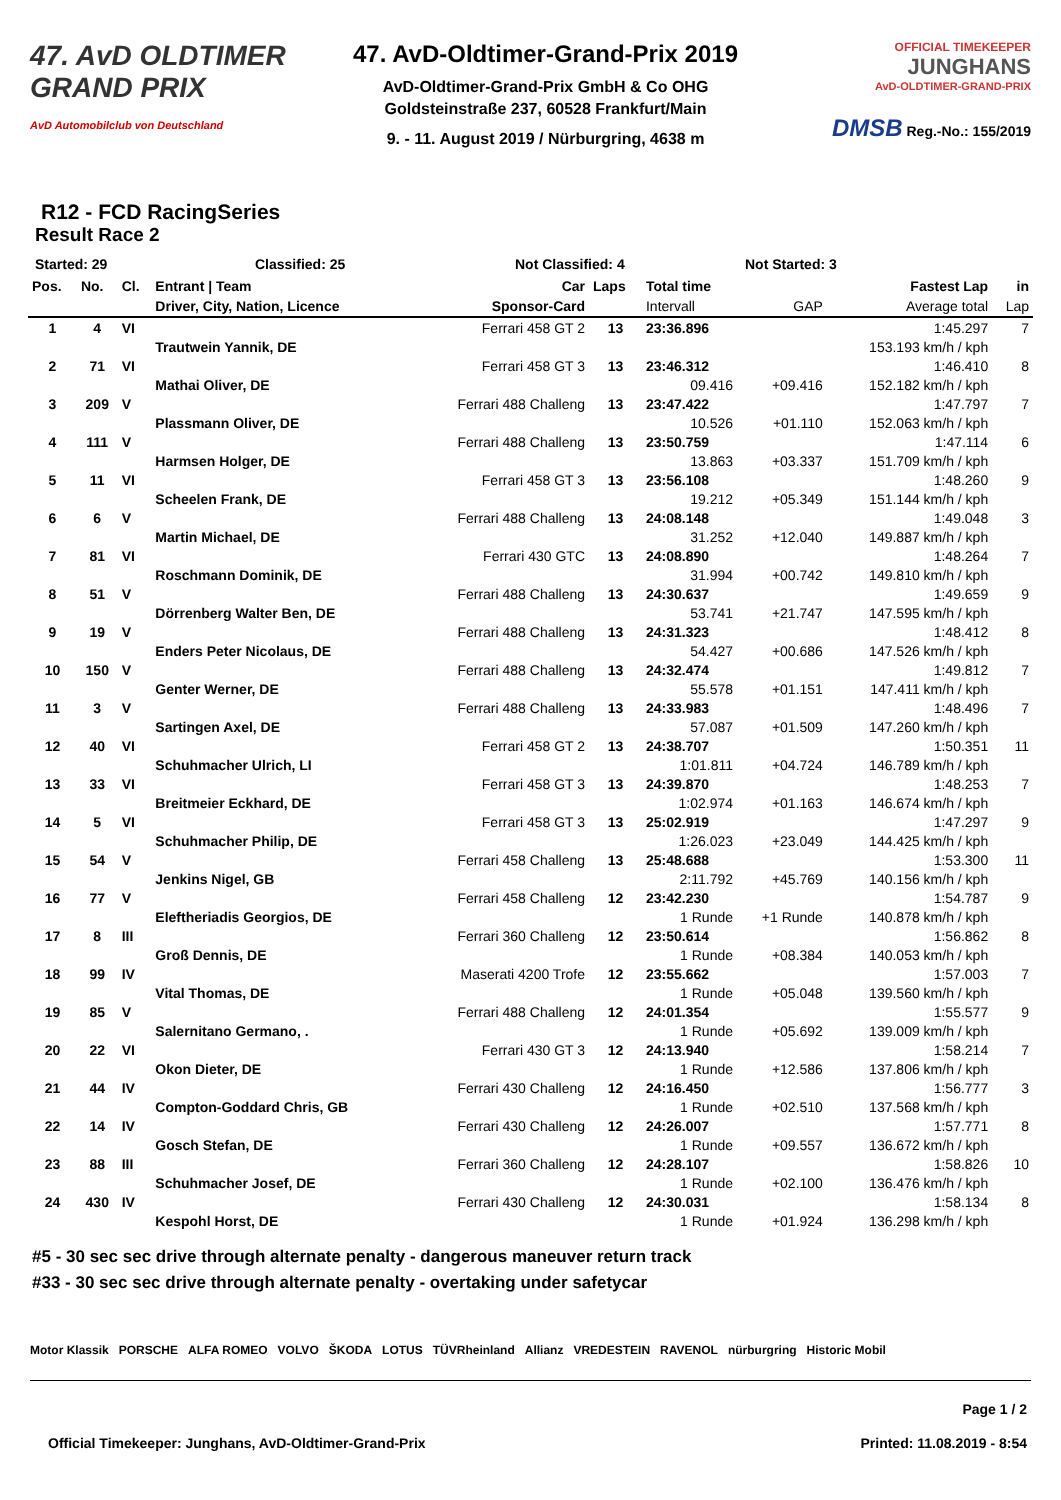47. AvD OLDTIMER
GRAND PRIX
AvD Automobilclub von Deutschland
47. AvD-Oldtimer-Grand-Prix 2019
AvD-Oldtimer-Grand-Prix GmbH & Co OHG
Goldsteinstraße 237, 60528 Frankfurt/Main
9. - 11. August 2019 / Nürburgring, 4638 m
OFFICIAL TIMEKEEPER
JUNGHANS
AvD-OLDTIMER-GRAND-PRIX
DMSB Reg.-No.: 155/2019
R12 - FCD RacingSeries
Result Race 2
Started: 29 Classified: 25 Not Classified: 4 Not Started: 3
| Pos. | No. | Cl. | Entrant / Team | Car | Laps | Total time | | Fastest Lap | in |
| --- | --- | --- | --- | --- | --- | --- | --- | --- | --- |
| | | | Driver, City, Nation, Licence | Sponsor-Card | | Intervall | GAP | Average total | Lap |
| 1 | 4 | VI | | Ferrari 458 GT 2 | 13 | 23:36.896 | | 1:45.297 | 7 |
| | | | Trautwein Yannik, DE | | | | | 153.193 km/h / kph | |
| 2 | 71 | VI | | Ferrari 458 GT 3 | 13 | 23:46.312 | | 1:46.410 | 8 |
| | | | Mathai Oliver, DE | | | 09.416 | +09.416 | 152.182 km/h / kph | |
| 3 | 209 | V | | Ferrari 488 Challeng | 13 | 23:47.422 | | 1:47.797 | 7 |
| | | | Plassmann Oliver, DE | | | 10.526 | +01.110 | 152.063 km/h / kph | |
| 4 | 111 | V | | Ferrari 488 Challeng | 13 | 23:50.759 | | 1:47.114 | 6 |
| | | | Harmsen Holger, DE | | | 13.863 | +03.337 | 151.709 km/h / kph | |
| 5 | 11 | VI | | Ferrari 458 GT 3 | 13 | 23:56.108 | | 1:48.260 | 9 |
| | | | Scheelen Frank, DE | | | 19.212 | +05.349 | 151.144 km/h / kph | |
| 6 | 6 | V | | Ferrari 488 Challeng | 13 | 24:08.148 | | 1:49.048 | 3 |
| | | | Martin Michael, DE | | | 31.252 | +12.040 | 149.887 km/h / kph | |
| 7 | 81 | VI | | Ferrari 430 GTC | 13 | 24:08.890 | | 1:48.264 | 7 |
| | | | Roschmann Dominik, DE | | | 31.994 | +00.742 | 149.810 km/h / kph | |
| 8 | 51 | V | | Ferrari 488 Challeng | 13 | 24:30.637 | | 1:49.659 | 9 |
| | | | Dörrenberg Walter Ben, DE | | | 53.741 | +21.747 | 147.595 km/h / kph | |
| 9 | 19 | V | | Ferrari 488 Challeng | 13 | 24:31.323 | | 1:48.412 | 8 |
| | | | Enders Peter Nicolaus, DE | | | 54.427 | +00.686 | 147.526 km/h / kph | |
| 10 | 150 | V | | Ferrari 488 Challeng | 13 | 24:32.474 | | 1:49.812 | 7 |
| | | | Genter Werner, DE | | | 55.578 | +01.151 | 147.411 km/h / kph | |
| 11 | 3 | V | | Ferrari 488 Challeng | 13 | 24:33.983 | | 1:48.496 | 7 |
| | | | Sartingen Axel, DE | | | 57.087 | +01.509 | 147.260 km/h / kph | |
| 12 | 40 | VI | | Ferrari 458 GT 2 | 13 | 24:38.707 | | 1:50.351 | 11 |
| | | | Schuhmacher Ulrich, LI | | | 1:01.811 | +04.724 | 146.789 km/h / kph | |
| 13 | 33 | VI | | Ferrari 458 GT 3 | 13 | 24:39.870 | | 1:48.253 | 7 |
| | | | Breitmeier Eckhard, DE | | | 1:02.974 | +01.163 | 146.674 km/h / kph | |
| 14 | 5 | VI | | Ferrari 458 GT 3 | 13 | 25:02.919 | | 1:47.297 | 9 |
| | | | Schuhmacher Philip, DE | | | 1:26.023 | +23.049 | 144.425 km/h / kph | |
| 15 | 54 | V | | Ferrari 458 Challeng | 13 | 25:48.688 | | 1:53.300 | 11 |
| | | | Jenkins Nigel, GB | | | 2:11.792 | +45.769 | 140.156 km/h / kph | |
| 16 | 77 | V | | Ferrari 458 Challeng | 12 | 23:42.230 | | 1:54.787 | 9 |
| | | | Eleftheriadis Georgios, DE | | | 1 Runde | +1 Runde | 140.878 km/h / kph | |
| 17 | 8 | III | | Ferrari 360 Challeng | 12 | 23:50.614 | | 1:56.862 | 8 |
| | | | Groß Dennis, DE | | | 1 Runde | +08.384 | 140.053 km/h / kph | |
| 18 | 99 | IV | | Maserati 4200 Trofe | 12 | 23:55.662 | | 1:57.003 | 7 |
| | | | Vital Thomas, DE | | | 1 Runde | +05.048 | 139.560 km/h / kph | |
| 19 | 85 | V | | Ferrari 488 Challeng | 12 | 24:01.354 | | 1:55.577 | 9 |
| | | | Salernitano Germano, . | | | 1 Runde | +05.692 | 139.009 km/h / kph | |
| 20 | 22 | VI | | Ferrari 430 GT 3 | 12 | 24:13.940 | | 1:58.214 | 7 |
| | | | Okon Dieter, DE | | | 1 Runde | +12.586 | 137.806 km/h / kph | |
| 21 | 44 | IV | | Ferrari 430 Challeng | 12 | 24:16.450 | | 1:56.777 | 3 |
| | | | Compton-Goddard Chris, GB | | | 1 Runde | +02.510 | 137.568 km/h / kph | |
| 22 | 14 | IV | | Ferrari 430 Challeng | 12 | 24:26.007 | | 1:57.771 | 8 |
| | | | Gosch Stefan, DE | | | 1 Runde | +09.557 | 136.672 km/h / kph | |
| 23 | 88 | III | | Ferrari 360 Challeng | 12 | 24:28.107 | | 1:58.826 | 10 |
| | | | Schuhmacher Josef, DE | | | 1 Runde | +02.100 | 136.476 km/h / kph | |
| 24 | 430 | IV | | Ferrari 430 Challeng | 12 | 24:30.031 | | 1:58.134 | 8 |
| | | | Kespohl Horst, DE | | | 1 Runde | +01.924 | 136.298 km/h / kph | |
#5 - 30 sec sec drive through alternate penalty - dangerous maneuver return track
#33 - 30 sec sec drive through alternate penalty - overtaking under safetycar
Motor Klassik PORSCHE ALFA ROMEO VOLVO ŠKODA LOTUS TÜVRheinland Allianz VREDESTEIN RAVENOL nürburgring Historic Mobil
Page 1 / 2
Official Timekeeper: Junghans, AvD-Oldtimer-Grand-Prix Printed: 11.08.2019 - 8:54